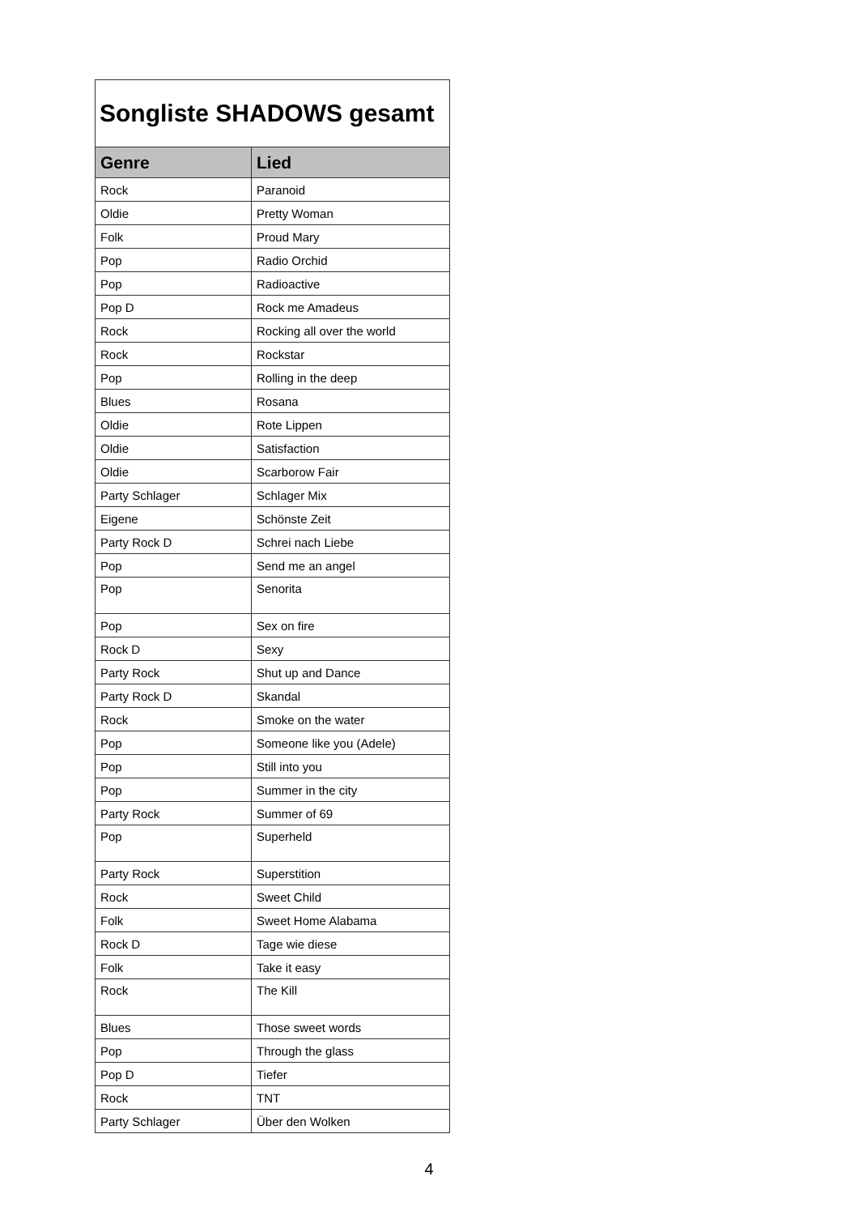| Songliste SHADOWS gesamt | |
| Genre | Lied |
| Rock | Paranoid |
| Oldie | Pretty Woman |
| Folk | Proud Mary |
| Pop | Radio Orchid |
| Pop | Radioactive |
| Pop D | Rock me Amadeus |
| Rock | Rocking all over the world |
| Rock | Rockstar |
| Pop | Rolling in the deep |
| Blues | Rosana |
| Oldie | Rote Lippen |
| Oldie | Satisfaction |
| Oldie | Scarborow Fair |
| Party Schlager | Schlager Mix |
| Eigene | Schönste Zeit |
| Party Rock D | Schrei nach Liebe |
| Pop | Send me an angel |
| Pop | Senorita |
| Pop | Sex on fire |
| Rock D | Sexy |
| Party Rock | Shut up and Dance |
| Party Rock D | Skandal |
| Rock | Smoke on the water |
| Pop | Someone like you (Adele) |
| Pop | Still into you |
| Pop | Summer in the city |
| Party Rock | Summer of 69 |
| Pop | Superheld |
| Party Rock | Superstition |
| Rock | Sweet Child |
| Folk | Sweet Home Alabama |
| Rock D | Tage wie diese |
| Folk | Take it easy |
| Rock | The Kill |
| Blues | Those sweet words |
| Pop | Through the glass |
| Pop D | Tiefer |
| Rock | TNT |
| Party Schlager | Über den Wolken |
4